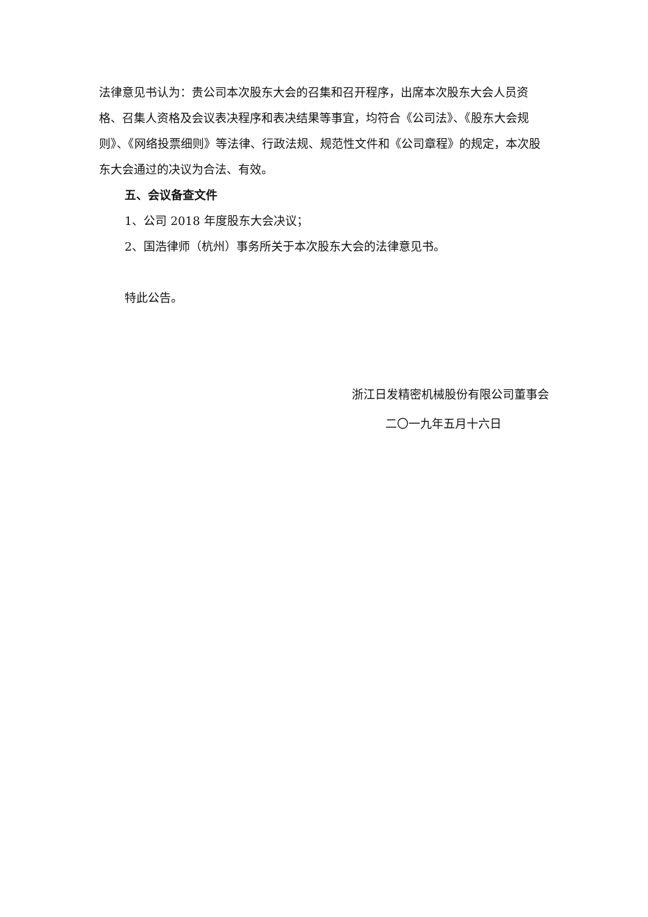法律意见书认为：贵公司本次股东大会的召集和召开程序，出席本次股东大会人员资格、召集人资格及会议表决程序和表决结果等事宜，均符合《公司法》、《股东大会规则》、《网络投票细则》等法律、行政法规、规范性文件和《公司章程》的规定，本次股东大会通过的决议为合法、有效。
五、会议备查文件
1、公司 2018 年度股东大会决议；
2、国浩律师（杭州）事务所关于本次股东大会的法律意见书。
特此公告。
浙江日发精密机械股份有限公司董事会
二〇一九年五月十六日